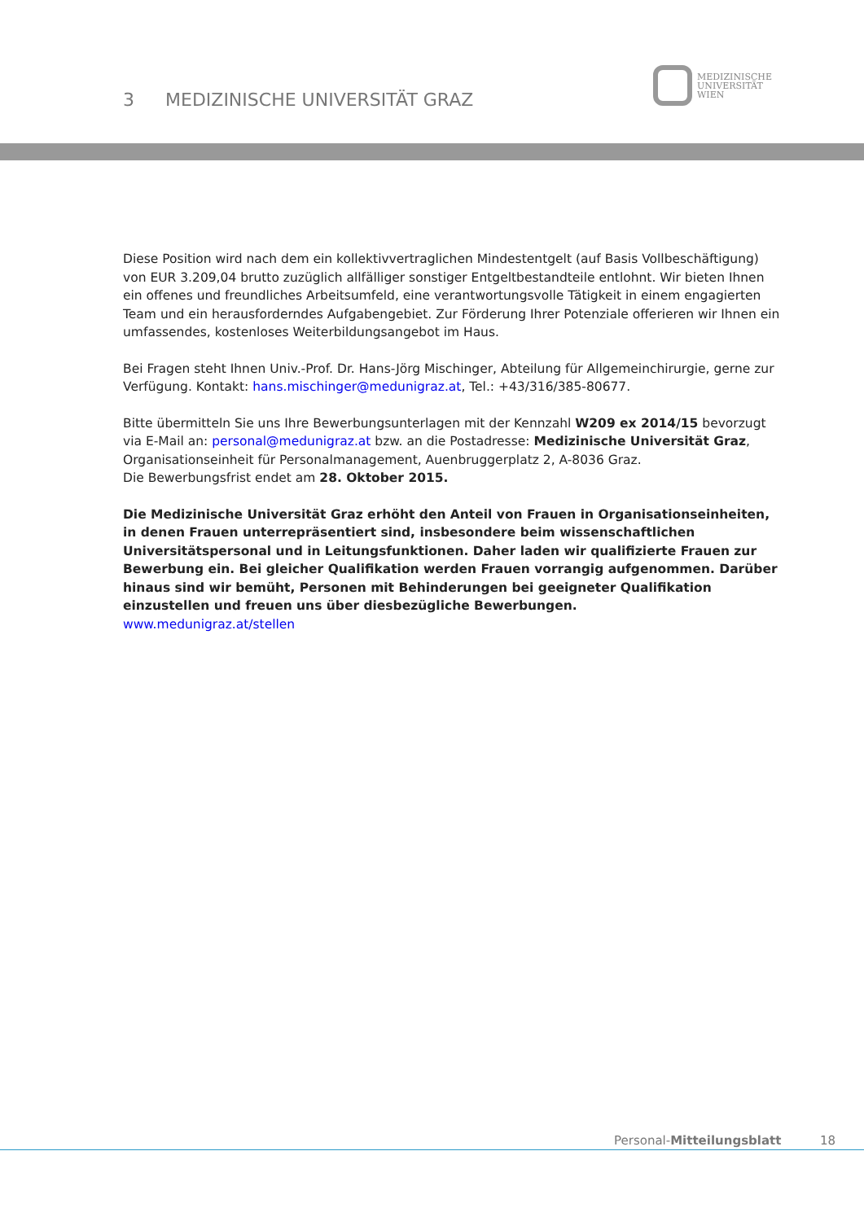3 MEDIZINISCHE UNIVERSITÄT GRAZ
MEDIZINISCHE
UNIVERSITÄT
WIEN
Diese Position wird nach dem ein kollektivvertraglichen Mindestentgelt (auf Basis Vollbeschäftigung) von EUR 3.209,04 brutto zuzüglich allfälliger sonstiger Entgeltbestandteile entlohnt. Wir bieten Ihnen ein offenes und freundliches Arbeitsumfeld, eine verantwortungsvolle Tätigkeit in einem engagierten Team und ein herausforderndes Aufgabengebiet. Zur Förderung Ihrer Potenziale offerieren wir Ihnen ein umfassendes, kostenloses Weiterbildungsangebot im Haus.
Bei Fragen steht Ihnen Univ.-Prof. Dr. Hans-Jörg Mischinger, Abteilung für Allgemeinchirurgie, gerne zur Verfügung. Kontakt: hans.mischinger@medunigraz.at, Tel.: +43/316/385-80677.
Bitte übermitteln Sie uns Ihre Bewerbungsunterlagen mit der Kennzahl W209 ex 2014/15 bevorzugt via E-Mail an: personal@medunigraz.at bzw. an die Postadresse: Medizinische Universität Graz, Organisationseinheit für Personalmanagement, Auenbruggerplatz 2, A-8036 Graz.
Die Bewerbungsfrist endet am 28. Oktober 2015.
Die Medizinische Universität Graz erhöht den Anteil von Frauen in Organisationseinheiten, in denen Frauen unterrepräsentiert sind, insbesondere beim wissenschaftlichen Universitätspersonal und in Leitungsfunktionen. Daher laden wir qualifizierte Frauen zur Bewerbung ein. Bei gleicher Qualifikation werden Frauen vorrangig aufgenommen. Darüber hinaus sind wir bemüht, Personen mit Behinderungen bei geeigneter Qualifikation einzustellen und freuen uns über diesbezügliche Bewerbungen.
www.medunigraz.at/stellen
Personal-Mitteilungsblatt 18